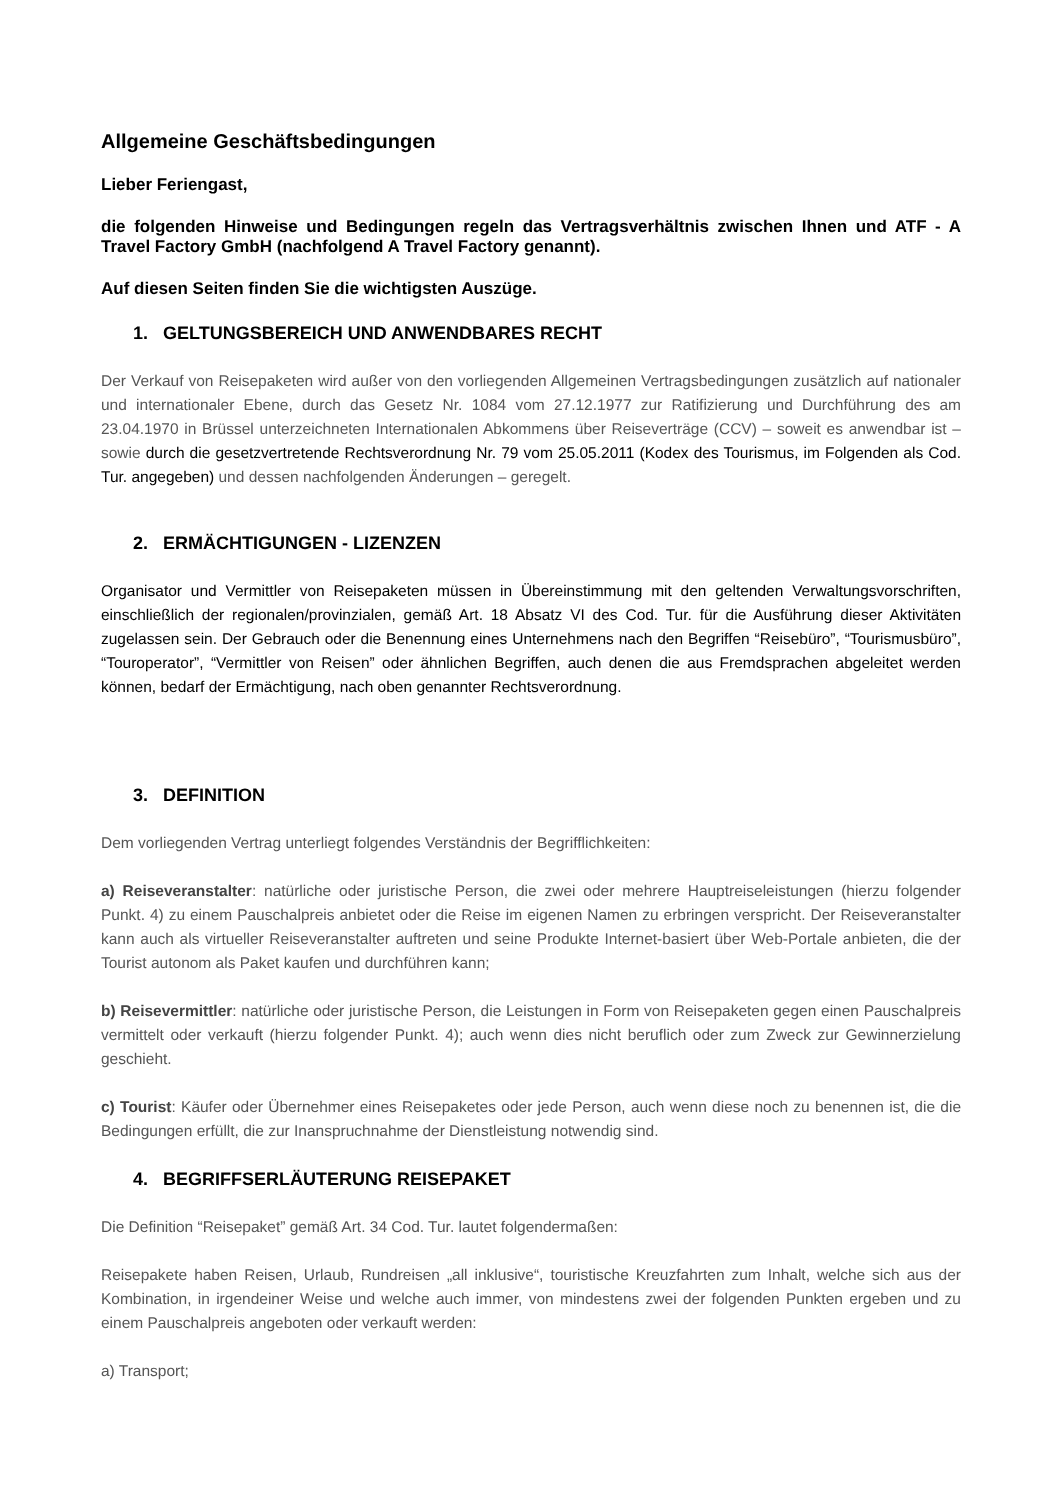Allgemeine Geschäftsbedingungen
Lieber Feriengast,
die folgenden Hinweise und Bedingungen regeln das Vertragsverhältnis zwischen Ihnen und ATF - A Travel Factory GmbH (nachfolgend A Travel Factory genannt).
Auf diesen Seiten finden Sie die wichtigsten Auszüge.
1. GELTUNGSBEREICH UND ANWENDBARES RECHT
Der Verkauf von Reisepaketen wird außer von den vorliegenden Allgemeinen Vertragsbedingungen zusätzlich auf nationaler und internationaler Ebene, durch das Gesetz Nr. 1084 vom 27.12.1977 zur Ratifizierung und Durchführung des am 23.04.1970 in Brüssel unterzeichneten Internationalen Abkommens über Reiseverträge (CCV) – soweit es anwendbar ist – sowie durch die gesetzvertretende Rechtsverordnung Nr. 79 vom 25.05.2011 (Kodex des Tourismus, im Folgenden als Cod. Tur. angegeben) und dessen nachfolgenden Änderungen – geregelt.
2. ERMÄCHTIGUNGEN - LIZENZEN
Organisator und Vermittler von Reisepaketen müssen in Übereinstimmung mit den geltenden Verwaltungsvorschriften, einschließlich der regionalen/provinzialen, gemäß Art. 18 Absatz VI des Cod. Tur. für die Ausführung dieser Aktivitäten zugelassen sein. Der Gebrauch oder die Benennung eines Unternehmens nach den Begriffen “Reisebüro”, “Tourismusbüro”, “Touroperator”, “Vermittler von Reisen” oder ähnlichen Begriffen, auch denen die aus Fremdsprachen abgeleitet werden können, bedarf der Ermächtigung, nach oben genannter Rechtsverordnung.
3. DEFINITION
Dem vorliegenden Vertrag unterliegt folgendes Verständnis der Begrifflichkeiten:
a) Reiseveranstalter: natürliche oder juristische Person, die zwei oder mehrere Hauptreiseleistungen (hierzu folgender Punkt. 4) zu einem Pauschalpreis anbietet oder die Reise im eigenen Namen zu erbringen verspricht. Der Reiseveranstalter kann auch als virtueller Reiseveranstalter auftreten und seine Produkte Internet-basiert über Web-Portale anbieten, die der Tourist autonom als Paket kaufen und durchführen kann;
b) Reisevermittler: natürliche oder juristische Person, die Leistungen in Form von Reisepaketen gegen einen Pauschalpreis vermittelt oder verkauft (hierzu folgender Punkt. 4); auch wenn dies nicht beruflich oder zum Zweck zur Gewinnerzielung geschieht.
c) Tourist: Käufer oder Übernehmer eines Reisepaketes oder jede Person, auch wenn diese noch zu benennen ist, die die Bedingungen erfüllt, die zur Inanspruchnahme der Dienstleistung notwendig sind.
4. BEGRIFFSERLÄUTERUNG REISEPAKET
Die Definition “Reisepaket” gemäß Art. 34 Cod. Tur. lautet folgendermaßen:
Reisepakete haben Reisen, Urlaub, Rundreisen „all inklusive“, touristische Kreuzfahrten zum Inhalt, welche sich aus der Kombination, in irgendeiner Weise und welche auch immer, von mindestens zwei der folgenden Punkten ergeben und zu einem Pauschalpreis angeboten oder verkauft werden:
a) Transport;